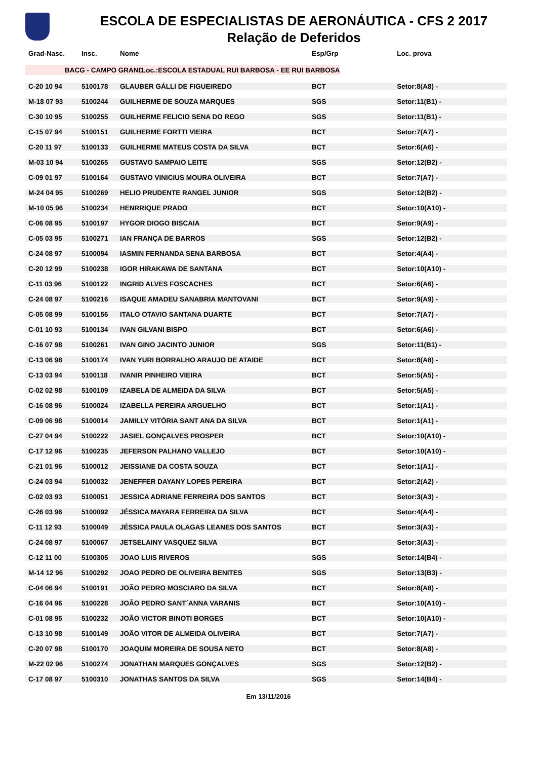ESCOLA DE ESPECIALISTAS DE AERONÁUTICA - CFS 2 2017
Relação de Deferidos
| Grad-Nasc. | Insc. | Nome | Esp/Grp | Loc. prova |
| --- | --- | --- | --- | --- |
| BACG - CAMPO GRANDE-MS | | | Loc.:ESCOLA ESTADUAL RUI BARBOSA - EE RUI BARBOSA | |
| C-20 10 94 | 5100178 | GLAUBER GÁLLI DE FIGUEIREDO | BCT | Setor:8(A8) - |
| M-18 07 93 | 5100244 | GUILHERME DE SOUZA MARQUES | SGS | Setor:11(B1) - |
| C-30 10 95 | 5100255 | GUILHERME FELICIO SENA DO REGO | SGS | Setor:11(B1) - |
| C-15 07 94 | 5100151 | GUILHERME FORTTI VIEIRA | BCT | Setor:7(A7) - |
| C-20 11 97 | 5100133 | GUILHERME MATEUS COSTA DA SILVA | BCT | Setor:6(A6) - |
| M-03 10 94 | 5100265 | GUSTAVO SAMPAIO LEITE | SGS | Setor:12(B2) - |
| C-09 01 97 | 5100164 | GUSTAVO VINICIUS MOURA OLIVEIRA | BCT | Setor:7(A7) - |
| M-24 04 95 | 5100269 | HELIO PRUDENTE RANGEL JUNIOR | SGS | Setor:12(B2) - |
| M-10 05 96 | 5100234 | HENRRIQUE PRADO | BCT | Setor:10(A10) - |
| C-06 08 95 | 5100197 | HYGOR DIOGO BISCAIA | BCT | Setor:9(A9) - |
| C-05 03 95 | 5100271 | IAN FRANÇA DE BARROS | SGS | Setor:12(B2) - |
| C-24 08 97 | 5100094 | IASMIN FERNANDA SENA BARBOSA | BCT | Setor:4(A4) - |
| C-20 12 99 | 5100238 | IGOR HIRAKAWA DE SANTANA | BCT | Setor:10(A10) - |
| C-11 03 96 | 5100122 | INGRID ALVES FOSCACHES | BCT | Setor:6(A6) - |
| C-24 08 97 | 5100216 | ISAQUE AMADEU SANABRIA MANTOVANI | BCT | Setor:9(A9) - |
| C-05 08 99 | 5100156 | ITALO OTAVIO SANTANA DUARTE | BCT | Setor:7(A7) - |
| C-01 10 93 | 5100134 | IVAN GILVANI BISPO | BCT | Setor:6(A6) - |
| C-16 07 98 | 5100261 | IVAN GINO JACINTO JUNIOR | SGS | Setor:11(B1) - |
| C-13 06 98 | 5100174 | IVAN YURI BORRALHO ARAUJO DE ATAIDE | BCT | Setor:8(A8) - |
| C-13 03 94 | 5100118 | IVANIR PINHEIRO VIEIRA | BCT | Setor:5(A5) - |
| C-02 02 98 | 5100109 | IZABELA DE ALMEIDA DA SILVA | BCT | Setor:5(A5) - |
| C-16 08 96 | 5100024 | IZABELLA PEREIRA ARGUELHO | BCT | Setor:1(A1) - |
| C-09 06 98 | 5100014 | JAMILLY VITÓRIA SANT ANA DA SILVA | BCT | Setor:1(A1) - |
| C-27 04 94 | 5100222 | JASIEL GONÇALVES PROSPER | BCT | Setor:10(A10) - |
| C-17 12 96 | 5100235 | JEFERSON PALHANO VALLEJO | BCT | Setor:10(A10) - |
| C-21 01 96 | 5100012 | JEISSIANE DA COSTA SOUZA | BCT | Setor:1(A1) - |
| C-24 03 94 | 5100032 | JENEFFER DAYANY LOPES PEREIRA | BCT | Setor:2(A2) - |
| C-02 03 93 | 5100051 | JESSICA ADRIANE FERREIRA DOS SANTOS | BCT | Setor:3(A3) - |
| C-26 03 96 | 5100092 | JÉSSICA MAYARA FERREIRA DA SILVA | BCT | Setor:4(A4) - |
| C-11 12 93 | 5100049 | JÉSSICA PAULA OLAGAS LEANES DOS SANTOS | BCT | Setor:3(A3) - |
| C-24 08 97 | 5100067 | JETSELAINY VASQUEZ SILVA | BCT | Setor:3(A3) - |
| C-12 11 00 | 5100305 | JOAO LUIS RIVEROS | SGS | Setor:14(B4) - |
| M-14 12 96 | 5100292 | JOAO PEDRO DE OLIVEIRA BENITES | SGS | Setor:13(B3) - |
| C-04 06 94 | 5100191 | JOÃO PEDRO MOSCIARO DA SILVA | BCT | Setor:8(A8) - |
| C-16 04 96 | 5100228 | JOÃO PEDRO SANT´ANNA VARANIS | BCT | Setor:10(A10) - |
| C-01 08 95 | 5100232 | JOÃO VICTOR BINOTI BORGES | BCT | Setor:10(A10) - |
| C-13 10 98 | 5100149 | JOÃO VITOR DE ALMEIDA OLIVEIRA | BCT | Setor:7(A7) - |
| C-20 07 98 | 5100170 | JOAQUIM MOREIRA DE SOUSA NETO | BCT | Setor:8(A8) - |
| M-22 02 96 | 5100274 | JONATHAN MARQUES GONÇALVES | SGS | Setor:12(B2) - |
| C-17 08 97 | 5100310 | JONATHAS SANTOS DA SILVA | SGS | Setor:14(B4) - |
Em 13/11/2016